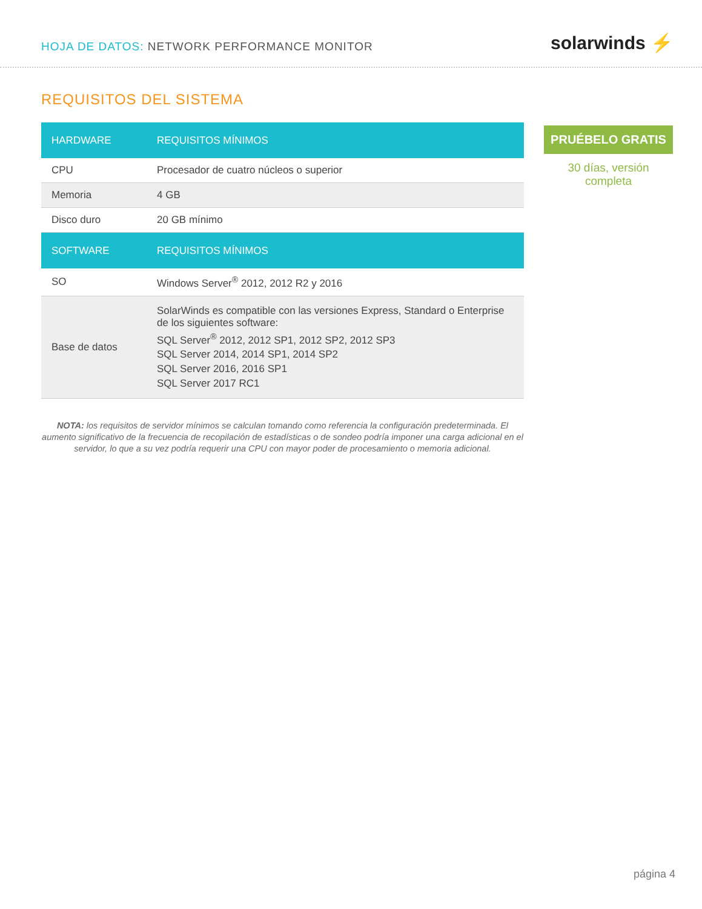HOJA DE DATOS: NETWORK PERFORMANCE MONITOR
solarwinds ⚡
REQUISITOS DEL SISTEMA
| HARDWARE | REQUISITOS MÍNIMOS |
| --- | --- |
| CPU | Procesador de cuatro núcleos o superior |
| Memoria | 4 GB |
| Disco duro | 20 GB mínimo |
| SOFTWARE | REQUISITOS MÍNIMOS |
| SO | Windows Server<sup>®</sup> 2012, 2012 R2 y 2016 |
| Base de datos | SolarWinds es compatible con las versiones Express, Standard o Enterprise de los siguientes software: SQL Server<sup>®</sup> 2012, 2012 SP1, 2012 SP2, 2012 SP3 SQL Server 2014, 2014 SP1, 2014 SP2 SQL Server 2016, 2016 SP1 SQL Server 2017 RC1 |
PRUÉBELO GRATIS
30 días, versión completa
NOTA: los requisitos de servidor mínimos se calculan tomando como referencia la configuración predeterminada. El aumento significativo de la frecuencia de recopilación de estadísticas o de sondeo podría imponer una carga adicional en el servidor, lo que a su vez podría requerir una CPU con mayor poder de procesamiento o memoria adicional.
página 4